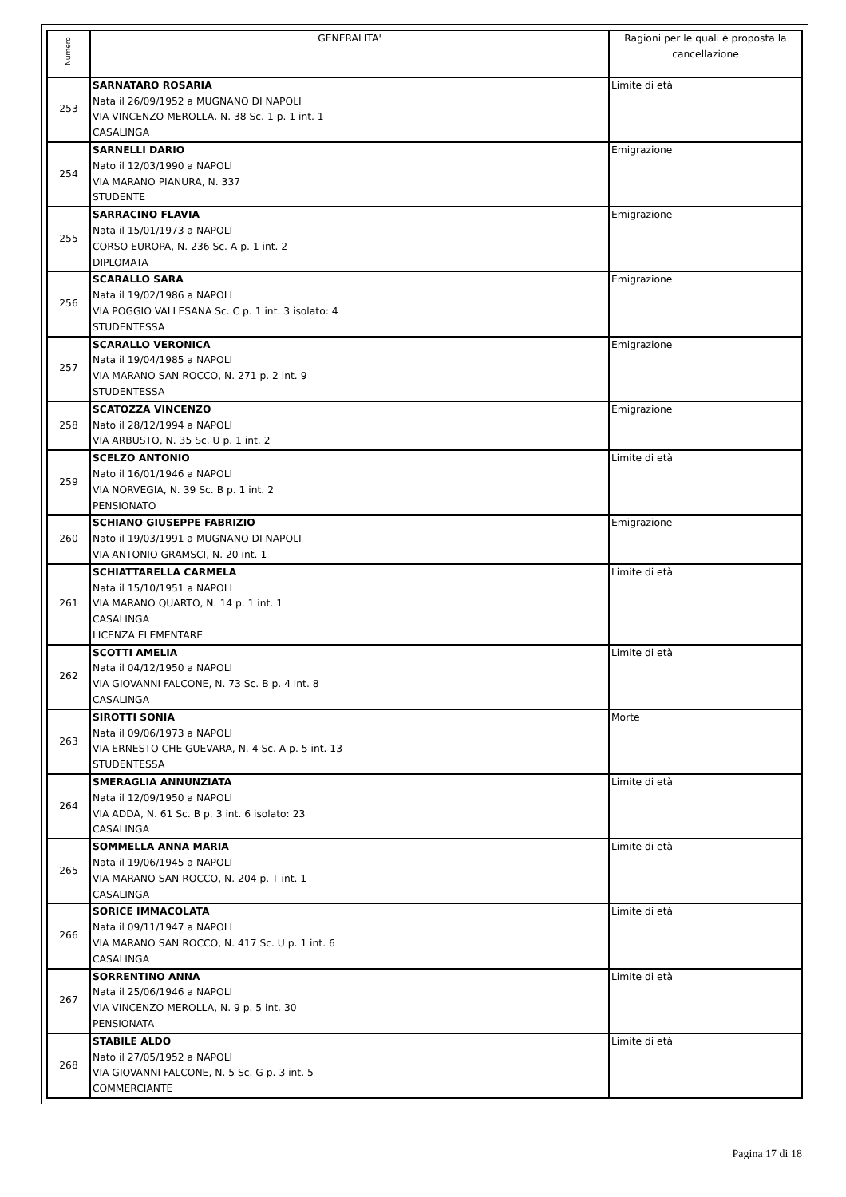| Numero | GENERALITA' | Ragioni per le quali è proposta la cancellazione |
| --- | --- | --- |
| 253 | SARNATARO ROSARIA Nata il 26/09/1952 a MUGNANO DI NAPOLI VIA VINCENZO MEROLLA, N. 38 Sc. 1 p. 1 int. 1 CASALINGA | Limite di età |
| 254 | SARNELLI DARIO Nato il 12/03/1990 a NAPOLI VIA MARANO PIANURA, N. 337 STUDENTE | Emigrazione |
| 255 | SARRACINO FLAVIA Nata il 15/01/1973 a NAPOLI CORSO EUROPA, N. 236 Sc. A p. 1 int. 2 DIPLOMATA | Emigrazione |
| 256 | SCARALLO SARA Nata il 19/02/1986 a NAPOLI VIA POGGIO VALLESANA Sc. C p. 1 int. 3 isolato: 4 STUDENTESSA | Emigrazione |
| 257 | SCARALLO VERONICA Nata il 19/04/1985 a NAPOLI VIA MARANO SAN ROCCO, N. 271 p. 2 int. 9 STUDENTESSA | Emigrazione |
| 258 | SCATOZZA VINCENZO Nato il 28/12/1994 a NAPOLI VIA ARBUSTO, N. 35 Sc. U p. 1 int. 2 | Emigrazione |
| 259 | SCELZO ANTONIO Nato il 16/01/1946 a NAPOLI VIA NORVEGIA, N. 39 Sc. B p. 1 int. 2 PENSIONATO | Limite di età |
| 260 | SCHIANO GIUSEPPE FABRIZIO Nato il 19/03/1991 a MUGNANO DI NAPOLI VIA ANTONIO GRAMSCI, N. 20 int. 1 | Emigrazione |
| 261 | SCHIATTARELLA CARMELA Nata il 15/10/1951 a NAPOLI VIA MARANO QUARTO, N. 14 p. 1 int. 1 CASALINGA LICENZA ELEMENTARE | Limite di età |
| 262 | SCOTTI AMELIA Nata il 04/12/1950 a NAPOLI VIA GIOVANNI FALCONE, N. 73 Sc. B p. 4 int. 8 CASALINGA | Limite di età |
| 263 | SIROTTI SONIA Nata il 09/06/1973 a NAPOLI VIA ERNESTO CHE GUEVARA, N. 4 Sc. A p. 5 int. 13 STUDENTESSA | Morte |
| 264 | SMERAGLIA ANNUNZIATA Nata il 12/09/1950 a NAPOLI VIA ADDA, N. 61 Sc. B p. 3 int. 6 isolato: 23 CASALINGA | Limite di età |
| 265 | SOMMELLA ANNA MARIA Nata il 19/06/1945 a NAPOLI VIA MARANO SAN ROCCO, N. 204 p. T int. 1 CASALINGA | Limite di età |
| 266 | SORICE IMMACOLATA Nata il 09/11/1947 a NAPOLI VIA MARANO SAN ROCCO, N. 417 Sc. U p. 1 int. 6 CASALINGA | Limite di età |
| 267 | SORRENTINO ANNA Nata il 25/06/1946 a NAPOLI VIA VINCENZO MEROLLA, N. 9 p. 5 int. 30 PENSIONATA | Limite di età |
| 268 | STABILE ALDO Nato il 27/05/1952 a NAPOLI VIA GIOVANNI FALCONE, N. 5 Sc. G p. 3 int. 5 COMMERCIANTE | Limite di età |
Pagina 17 di 18